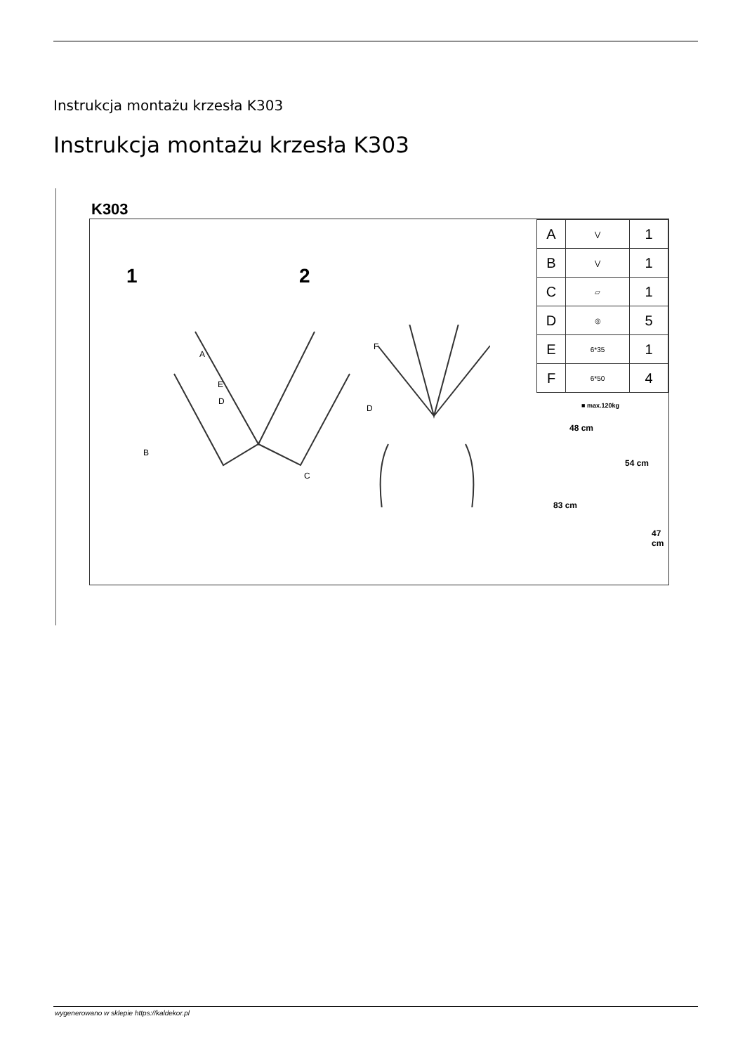Instrukcja montażu krzesła K303
Instrukcja montażu krzesła K303
K303
1 2
A
B
E
D
F
D
C
| A | ⋁ | 1 |
| B | ⋁ | 1 |
| C | ▱ | 1 |
| D | ◎ | 5 |
| E | 6*35 | 1 |
| F | 6*50 | 4 |
■ max.120kg
48 cm
54 cm
83 cm
47 cm
wygenerowano w sklepie https://kaldekor.pl